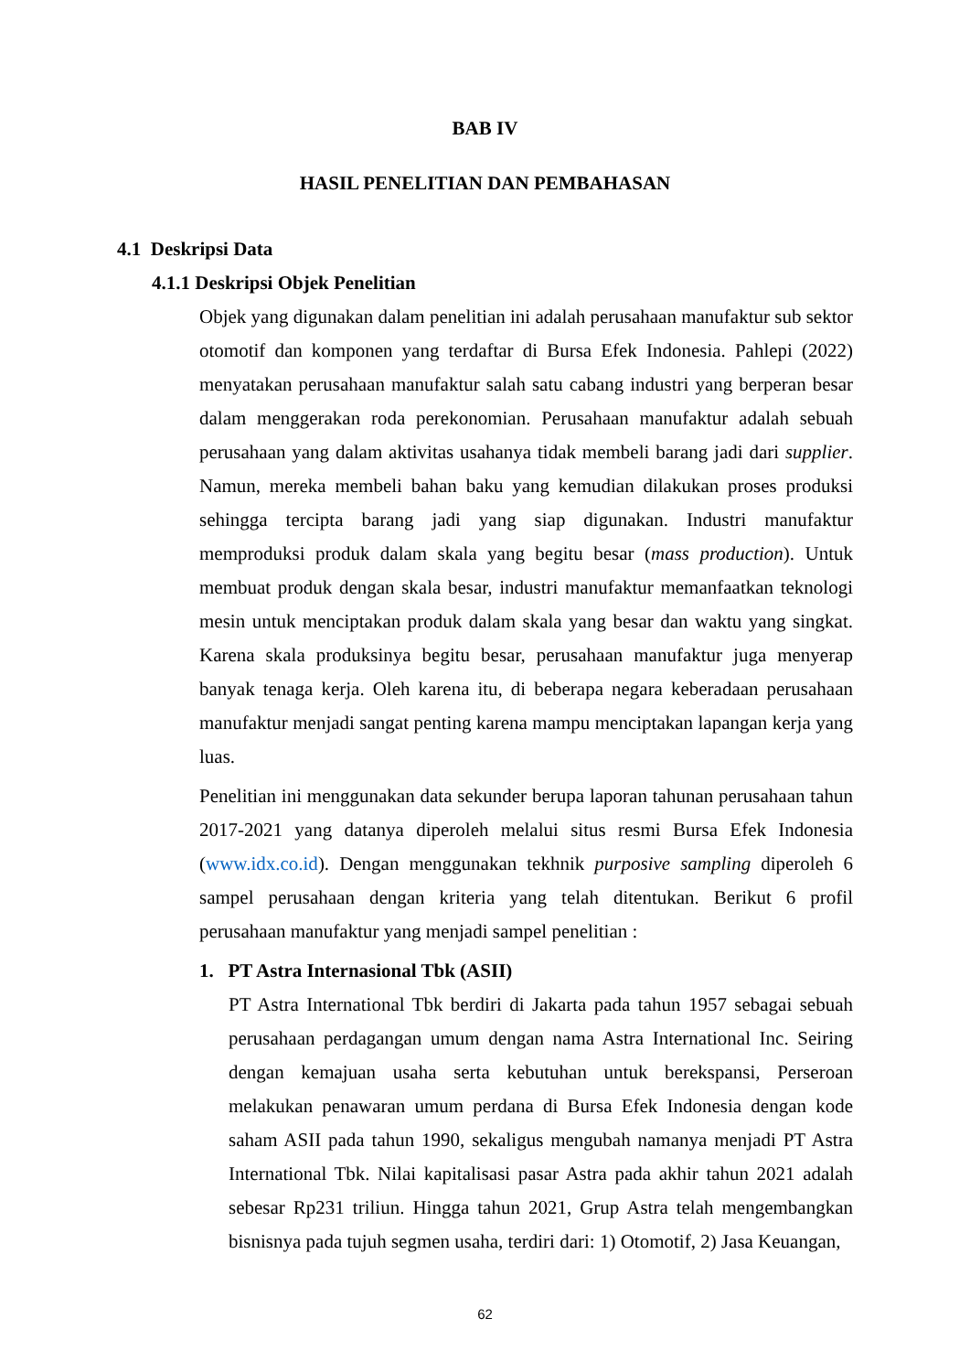BAB IV
HASIL PENELITIAN DAN PEMBAHASAN
4.1 Deskripsi Data
4.1.1 Deskripsi Objek Penelitian
Objek yang digunakan dalam penelitian ini adalah perusahaan manufaktur sub sektor otomotif dan komponen yang terdaftar di Bursa Efek Indonesia. Pahlepi (2022) menyatakan perusahaan manufaktur salah satu cabang industri yang berperan besar dalam menggerakan roda perekonomian. Perusahaan manufaktur adalah sebuah perusahaan yang dalam aktivitas usahanya tidak membeli barang jadi dari supplier. Namun, mereka membeli bahan baku yang kemudian dilakukan proses produksi sehingga tercipta barang jadi yang siap digunakan. Industri manufaktur memproduksi produk dalam skala yang begitu besar (mass production). Untuk membuat produk dengan skala besar, industri manufaktur memanfaatkan teknologi mesin untuk menciptakan produk dalam skala yang besar dan waktu yang singkat. Karena skala produksinya begitu besar, perusahaan manufaktur juga menyerap banyak tenaga kerja. Oleh karena itu, di beberapa negara keberadaan perusahaan manufaktur menjadi sangat penting karena mampu menciptakan lapangan kerja yang luas.
Penelitian ini menggunakan data sekunder berupa laporan tahunan perusahaan tahun 2017-2021 yang datanya diperoleh melalui situs resmi Bursa Efek Indonesia (www.idx.co.id). Dengan menggunakan tekhnik purposive sampling diperoleh 6 sampel perusahaan dengan kriteria yang telah ditentukan. Berikut 6 profil perusahaan manufaktur yang menjadi sampel penelitian :
1. PT Astra Internasional Tbk (ASII)
PT Astra International Tbk berdiri di Jakarta pada tahun 1957 sebagai sebuah perusahaan perdagangan umum dengan nama Astra International Inc. Seiring dengan kemajuan usaha serta kebutuhan untuk berekspansi, Perseroan melakukan penawaran umum perdana di Bursa Efek Indonesia dengan kode saham ASII pada tahun 1990, sekaligus mengubah namanya menjadi PT Astra International Tbk. Nilai kapitalisasi pasar Astra pada akhir tahun 2021 adalah sebesar Rp231 triliun. Hingga tahun 2021, Grup Astra telah mengembangkan bisnisnya pada tujuh segmen usaha, terdiri dari: 1) Otomotif, 2) Jasa Keuangan,
62